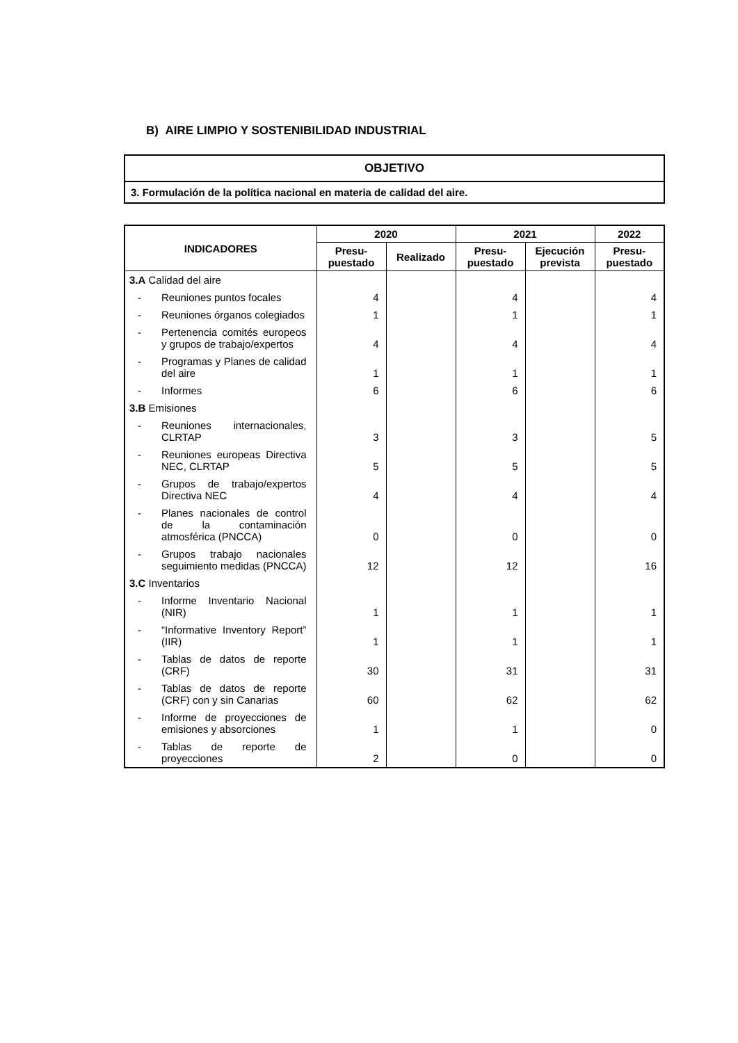B) AIRE LIMPIO Y SOSTENIBILIDAD INDUSTRIAL
| OBJETIVO |
| 3. Formulación de la política nacional en materia de calidad del aire. |
| INDICADORES | 2020 | | 2021 | | 2022 |
| --- | --- | --- | --- | --- | --- |
| | Presu- puestado | Realizado | Presu- puestado | Ejecución prevista | Presu- puestado |
| 3.A Calidad del aire | | | | | |
| - Reuniones puntos focales | 4 | | 4 | | 4 |
| - Reuniones órganos colegiados | 1 | | 1 | | 1 |
| - Pertenencia comités europeos y grupos de trabajo/expertos | 4 | | 4 | | 4 |
| - Programas y Planes de calidad del aire | 1 | | 1 | | 1 |
| - Informes | 6 | | 6 | | 6 |
| 3.B Emisiones | | | | | |
| - Reuniones internacionales, CLRTAP | 3 | | 3 | | 5 |
| - Reuniones europeas Directiva NEC, CLRTAP | 5 | | 5 | | 5 |
| - Grupos de trabajo/expertos Directiva NEC | 4 | | 4 | | 4 |
| - Planes nacionales de control de la contaminación atmosférica (PNCCA) | 0 | | 0 | | 0 |
| - Grupos trabajo nacionales seguimiento medidas (PNCCA) | 12 | | 12 | | 16 |
| 3.C Inventarios | | | | | |
| - Informe Inventario Nacional (NIR) | 1 | | 1 | | 1 |
| - “Informative Inventory Report” (IIR) | 1 | | 1 | | 1 |
| - Tablas de datos de reporte (CRF) | 30 | | 31 | | 31 |
| - Tablas de datos de reporte (CRF) con y sin Canarias | 60 | | 62 | | 62 |
| - Informe de proyecciones de emisiones y absorciones | 1 | | 1 | | 0 |
| - Tablas de reporte de proyecciones | 2 | | 0 | | 0 |